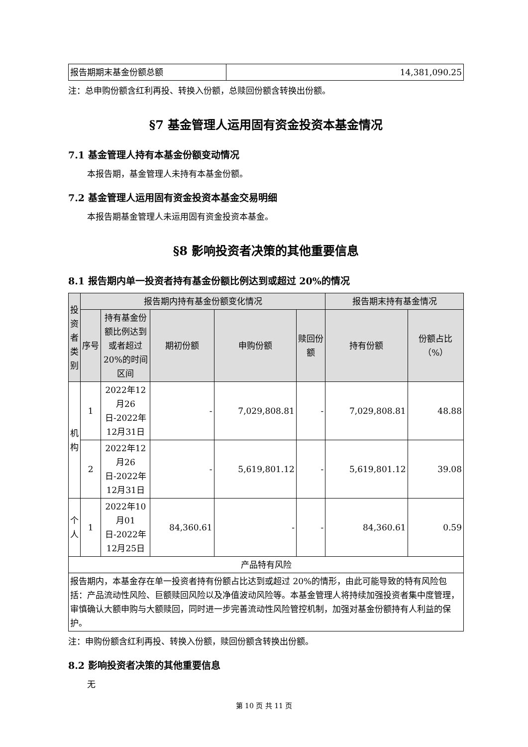| 报告期期末基金份额总额 | 14,381,090.25 |
注：总申购份额含红利再投、转换入份额，总赎回份额含转换出份额。
§7 基金管理人运用固有资金投资本基金情况
7.1 基金管理人持有本基金份额变动情况
本报告期，基金管理人未持有本基金份额。
7.2 基金管理人运用固有资金投资本基金交易明细
本报告期基金管理人未运用固有资金投资本基金。
§8 影响投资者决策的其他重要信息
8.1 报告期内单一投资者持有基金份额比例达到或超过 20%的情况
| 投资者类别 | 报告期内持有基金份额变化情况 | | | | | 报告期末持有基金情况 | |
| --- | --- | --- | --- | --- | --- | --- | --- |
| | 序号 | 持有基金份额比例达到或者超过20%的时间区间 | 期初份额 | 申购份额 | 赎回份额 | 持有份额 | 份额占比（%） |
| 机构 | 1 | 2022年12月26日-2022年12月31日 | - | 7,029,808.81 | - | 7,029,808.81 | 48.88 |
| | 2 | 2022年12月26日-2022年12月31日 | - | 5,619,801.12 | - | 5,619,801.12 | 39.08 |
| 个人 | 1 | 2022年10月01日-2022年12月25日 | 84,360.61 | - | - | 84,360.61 | 0.59 |
| 产品特有风险 | | | | | | | |
| 报告期内，本基金存在单一投资者持有份额占比达到或超过 20%的情形，由此可能导致的特有风险包括：产品流动性风险、巨额赎回风险以及净值波动风险等。本基金管理人将持续加强投资者集中度管理，审慎确认大额申购与大额赎回，同时进一步完善流动性风险管控机制，加强对基金份额持有人利益的保护。 | | | | | | | |
注：申购份额含红利再投、转换入份额，赎回份额含转换出份额。
8.2 影响投资者决策的其他重要信息
无
第 10 页 共 11 页